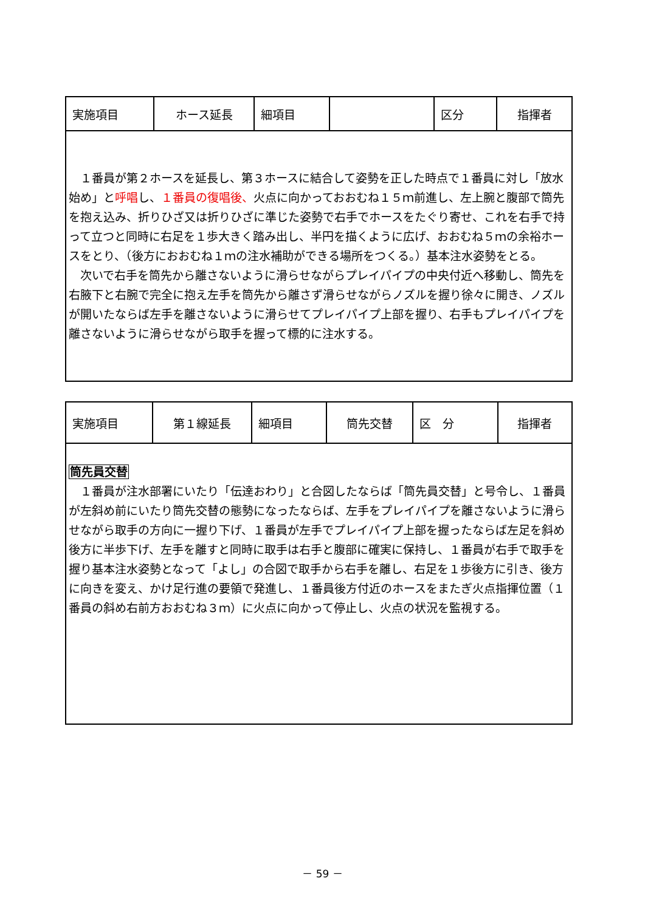| 実施項目 | ホース延長 | 細項目 | | 区分 | 指揮者 |
| １番員が第２ホースを延長し、第３ホースに結合して姿勢を正した時点で１番員に対し「放水始め」と 呼唱 し、 １番員の復唱後、 火点に向かっておおむね１５ｍ前進し、左上腕と腹部で筒先を抱え込み、折りひざ又は折りひざに準じた姿勢で右手でホースをたぐり寄せ、これを右手で持って立つと同時に右足を１歩大きく踏み出し、半円を描くように広げ、おおむね５ｍの余裕ホースをとり、（後方におおむね１ｍの注水補助ができる場所をつくる。）基本注水姿勢をとる。 次いで右手を筒先から離さないように滑らせながらプレイパイプの中央付近へ移動し、筒先を右腋下と右腕で完全に抱え左手を筒先から離さず滑らせながらノズルを握り徐々に開き、ノズルが開いたならば左手を離さないように滑らせてプレイパイプ上部を握り、右手もプレイパイプを離さないように滑らせながら取手を握って標的に注水する。 | | | | | |
| 実施項目 | 第１線延長 | 細項目 | 筒先交替 | 区 分 | 指揮者 |
| 筒先員交替 １番員が注水部署にいたり「伝達おわり」と合図したならば「筒先員交替」と号令し、１番員が左斜め前にいたり筒先交替の態勢になったならば、左手をプレイパイプを離さないように滑らせながら取手の方向に一握り下げ、１番員が左手でプレイパイプ上部を握ったならば左足を斜め後方に半歩下げ、左手を離すと同時に取手は右手と腹部に確実に保持し、１番員が右手で取手を握り基本注水姿勢となって「よし」の合図で取手から右手を離し、右足を１歩後方に引き、後方に向きを変え、かけ足行進の要領で発進し、１番員後方付近のホースをまたぎ火点指揮位置（１番員の斜め右前方おおむね３ｍ）に火点に向かって停止し、火点の状況を監視する。 | | | | | |
－ 59 －